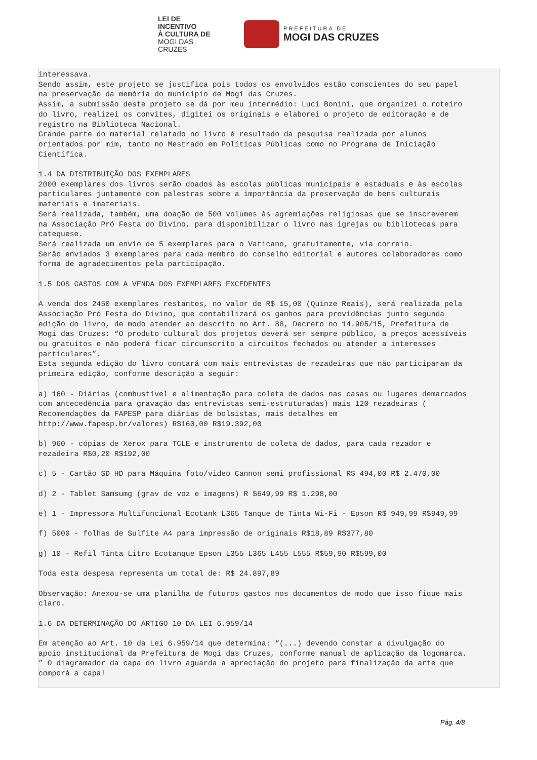LEI DE INCENTIVO
À CULTURA DE
MOGI DAS CRUZES
PREFEITURA DE
MOGI DAS CRUZES
interessava.
Sendo assim, este projeto se justifica pois todos os envolvidos estão conscientes do seu papel
na preservação da memória do município de Mogi das Cruzes.
Assim, a submissão deste projeto se dá por meu intermédio: Luci Bonini, que organizei o roteiro
do livro, realizei os convites, digitei os originais e elaborei o projeto de editoração e de
registro na Biblioteca Nacional.
Grande parte do material relatado no livro é resultado da pesquisa realizada por alunos
orientados por mim, tanto no Mestrado em Políticas Públicas como no Programa de Iniciação
Científica.

1.4 DA DISTRIBUIÇÃO DOS EXEMPLARES
2000 exemplares dos livros serão doados às escolas públicas municipais e estaduais e às escolas
particulares juntamente com palestras sobre a importância da preservação de bens culturais
materiais e imateriais.
Será realizada, também, uma doação de 500 volumes às agremiações religiosas que se inscreverem
na Associação Pró Festa do Divino, para disponibilizar o livro nas igrejas ou bibliotecas para
catequese.
Será realizada um envio de 5 exemplares para o Vaticano, gratuitamente, via correio.
Serão enviados 3 exemplares para cada membro do conselho editorial e autores colaboradores como
forma de agradecimentos pela participação.

1.5 DOS GASTOS COM A VENDA DOS EXEMPLARES EXCEDENTES

A venda dos 2450 exemplares restantes, no valor de R$ 15,00 (Quinze Reais), será realizada pela
Associação Pró Festa do Divino, que contabilizará os ganhos para providências junto segunda
edição do livro, de modo atender ao descrito no Art. 88, Decreto no 14.905/15, Prefeitura de
Mogi das Cruzes: “O produto cultural dos projetos deverá ser sempre público, a preços acessíveis
ou gratuitos e não poderá ficar circunscrito a circuitos fechados ou atender a interesses
particulares”.
Esta segunda edição do livro contará com mais entrevistas de rezadeiras que não participaram da
primeira edição, conforme descrição a seguir:

a) 160 - Diárias (combustível e alimentação para coleta de dados nas casas ou lugares demarcados
com antecedência para gravação das entrevistas semi-estruturadas) mais 120 rezadeiras (
Recomendações da FAPESP para diárias de bolsistas, mais detalhes em
http://www.fapesp.br/valores) R$160,00 R$19.392,00

b) 960 - cópias de Xerox para TCLE e instrumento de coleta de dados, para cada rezador e
rezadeira R$0,20 R$192,00

c) 5 - Cartão SD HD para Máquina foto/video Cannon semi profissional R$ 494,00 R$ 2.470,00

d) 2 - Tablet Samsumg (grav de voz e imagens) R $649,99 R$ 1.298,00

e) 1 - Impressora Multifuncional Ecotank L365 Tanque de Tinta Wi-Fi - Epson R$ 949,99 R$949,99

f) 5000 - folhas de Sulfite A4 para impressão de originais R$18,89 R$377,80

g) 10 - Refil Tinta Litro Ecotanque Epson L355 L365 L455 L555 R$59,90 R$599,00

Toda esta despesa representa um total de: R$ 24.897,89

Observação: Anexou-se uma planilha de futuros gastos nos documentos de modo que isso fique mais
claro.

1.6 DA DETERMINAÇÃO DO ARTIGO 10 DA LEI 6.959/14

Em atenção ao Art. 10 da Lei 6.959/14 que determina: “(...) devendo constar a divulgação do
apoio institucional da Prefeitura de Mogi das Cruzes, conforme manual de aplicação da logomarca.
” O diagramador da capa do livro aguarda a apreciação do projeto para finalização da arte que
comporá a capa!
Pág. 4/8